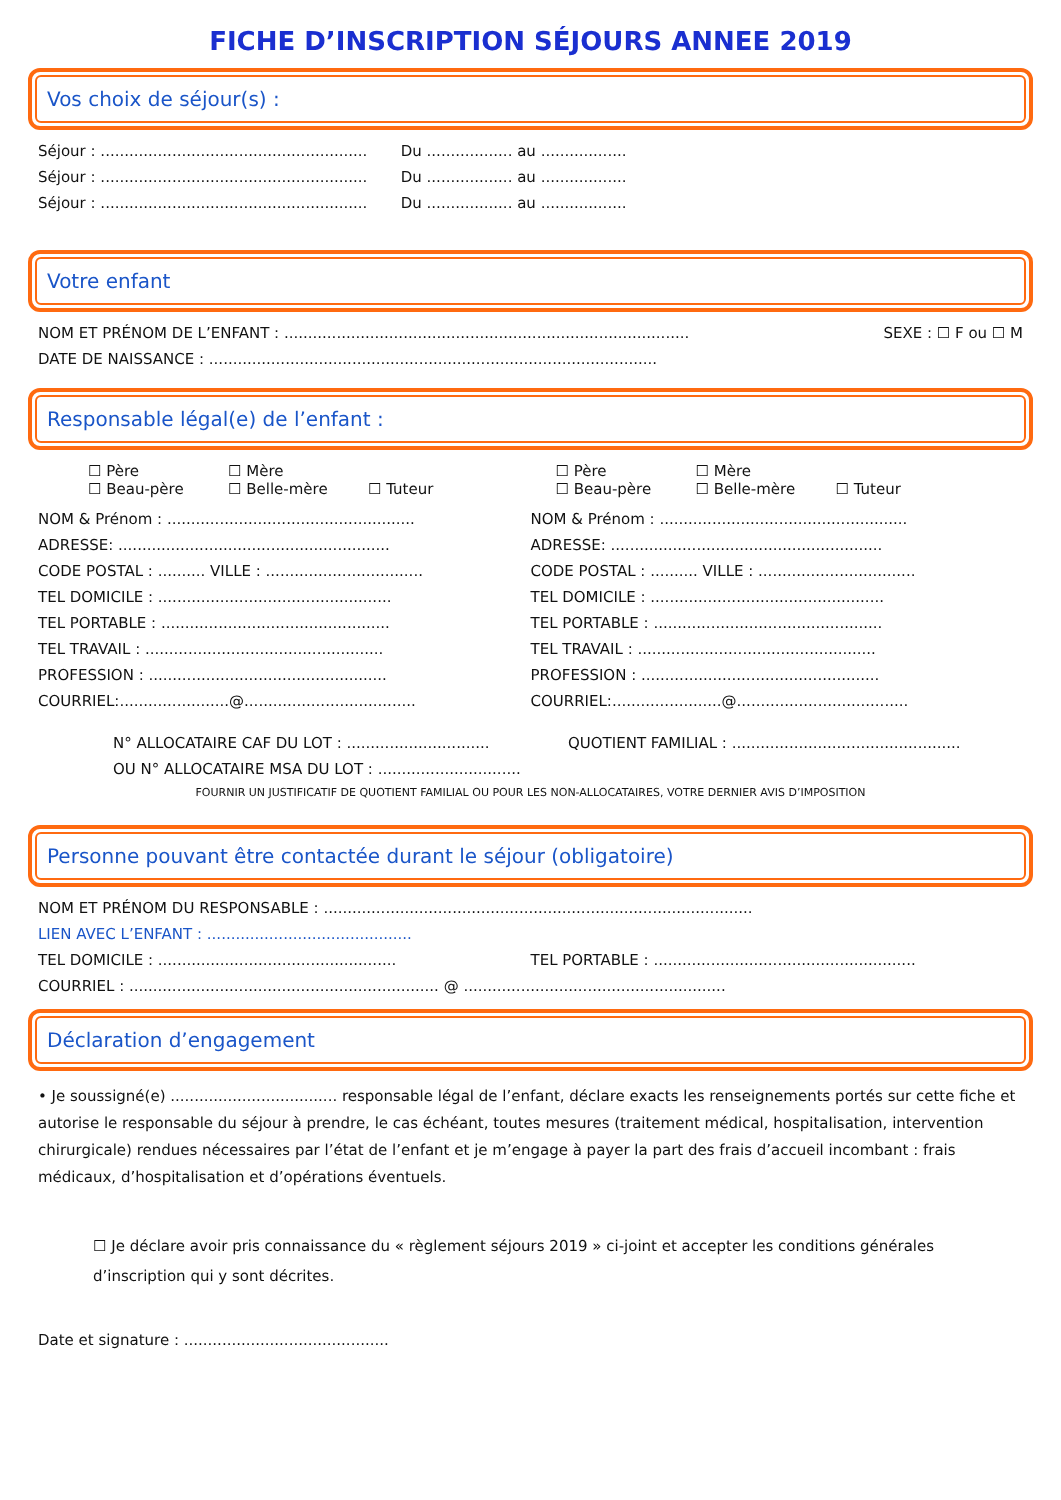FICHE D’INSCRIPTION SÉJOURS ANNEE 2019
Vos choix de séjour(s) :
Séjour : ........................................................ Du .................. au ..................
Séjour : ........................................................ Du .................. au ..................
Séjour : ........................................................ Du .................. au ..................
Votre enfant
NOM ET PRÉNOM DE L’ENFANT : ..................................................................................... SEXE : ☐ F ou ☐ M
DATE DE NAISSANCE : ..............................................................................................
Responsable légal(e) de l’enfant :
☐ Père ☐ Mère
☐ Beau-père ☐ Belle-mère ☐ Tuteur
☐ Père ☐ Mère
☐ Beau-père ☐ Belle-mère ☐ Tuteur
NOM & Prénom : ....................................................
ADRESSE: .........................................................
CODE POSTAL : .......... VILLE : .................................
TEL DOMICILE : .................................................
TEL PORTABLE : ................................................
TEL TRAVAIL : ..................................................
PROFESSION : ..................................................
COURRIEL:.......................@....................................
NOM & Prénom : ....................................................
ADRESSE: .........................................................
CODE POSTAL : .......... VILLE : .................................
TEL DOMICILE : .................................................
TEL PORTABLE : ................................................
TEL TRAVAIL : ..................................................
PROFESSION : ..................................................
COURRIEL:.......................@....................................
N° ALLOCATAIRE CAF DU LOT : .............................. QUOTIENT FAMILIAL : ................................................
OU N° ALLOCATAIRE MSA DU LOT : ..............................
FOURNIR UN JUSTIFICATIF DE QUOTIENT FAMILIAL OU POUR LES NON-ALLOCATAIRES, VOTRE DERNIER AVIS D’IMPOSITION
Personne pouvant être contactée durant le séjour (obligatoire)
NOM ET PRÉNOM DU RESPONSABLE : ..........................................................................................
LIEN AVEC L’ENFANT : ...........................................
TEL DOMICILE : .................................................. TEL PORTABLE : .......................................................
COURRIEL : ................................................................. @ .......................................................
Déclaration d’engagement
• Je soussigné(e) ................................... responsable légal de l’enfant, déclare exacts les renseignements portés sur cette fiche et autorise le responsable du séjour à prendre, le cas échéant, toutes mesures (traitement médical, hospitalisation, intervention chirurgicale) rendues nécessaires par l’état de l’enfant et je m’engage à payer la part des frais d’accueil incombant : frais médicaux, d’hospitalisation et d’opérations éventuels.
☐ Je déclare avoir pris connaissance du « règlement séjours 2019 » ci-joint et accepter les conditions générales d’inscription qui y sont décrites.
Date et signature : ...........................................